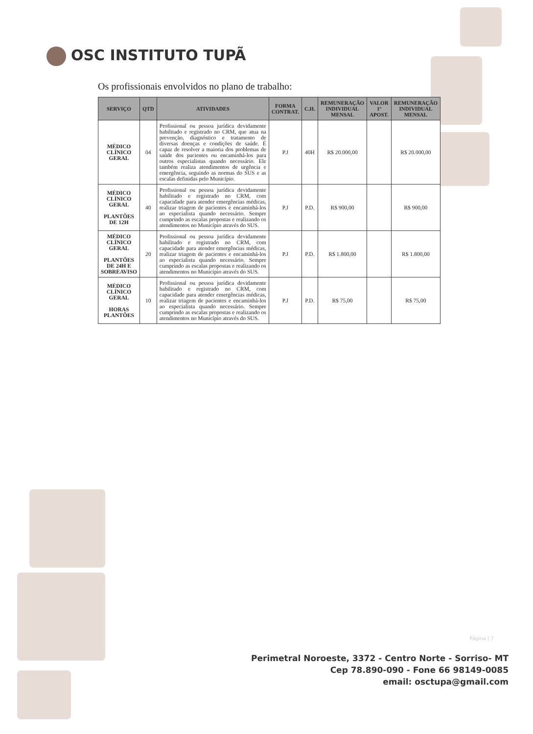OSC INSTITUTO TUPÃ
Os profissionais envolvidos no plano de trabalho:
| SERVIÇO | QTD | ATIVIDADES | FORMA CONTRAT. | C.H. | REMUNERAÇÃO INDIVIDUAL MENSAL | VALOR 1º APOST. | REMUNERAÇÃO INDIVIDUAL MENSAL |
| --- | --- | --- | --- | --- | --- | --- | --- |
| MÉDICO CLÍNICO GERAL | 04 | Profissional ou pessoa jurídica devidamente habilitado e registrado no CRM, que atua na prevenção, diagnóstico e tratamento de diversas doenças e condições de saúde. É capaz de resolver a maioria dos problemas de saúde dos pacientes ou encaminhá-los para outros especialistas quando necessário. Ele também realiza atendimentos de urgência e emergência, seguindo as normas do SUS e as escalas definidas pelo Município. | P.J | 40H | R$ 20.000,00 | | R$ 20.000,00 |
| MÉDICO CLÍNICO GERAL PLANTÕES DE 12H | 40 | Profissional ou pessoa jurídica devidamente habilitado e registrado no CRM, com capacidade para atender emergências médicas, realizar triagem de pacientes e encaminhá-los ao especialista quando necessário. Sempre cumprindo as escalas propostas e realizando os atendimentos no Município através do SUS. | P.J | P.D. | R$ 900,00 | | R$ 900,00 |
| MÉDICO CLÍNICO GERAL PLANTÕES DE 24H E SOBREAVISO | 20 | Profissional ou pessoa jurídica devidamente habilitado e registrado no CRM, com capacidade para atender emergências médicas, realizar triagem de pacientes e encaminhá-los ao especialista quando necessário. Sempre cumprindo as escalas propostas e realizando os atendimentos no Município através do SUS. | P.J | P.D. | R$ 1.800,00 | | R$ 1.800,00 |
| MÉDICO CLÍNICO GERAL HORAS PLANTÕES | 10 | Profissional ou pessoa jurídica devidamente habilitado e registrado no CRM, com capacidade para atender emergências médicas, realizar triagem de pacientes e encaminhá-los ao especialista quando necessário. Sempre cumprindo as escalas propostas e realizando os atendimentos no Município através do SUS. | P.J | P.D. | R$ 75,00 | | R$ 75,00 |
Página | 7
Perimetral Noroeste, 3372 - Centro Norte - Sorriso- MT
Cep 78.890-090 - Fone 66 98149-0085
email: osctupa@gmail.com